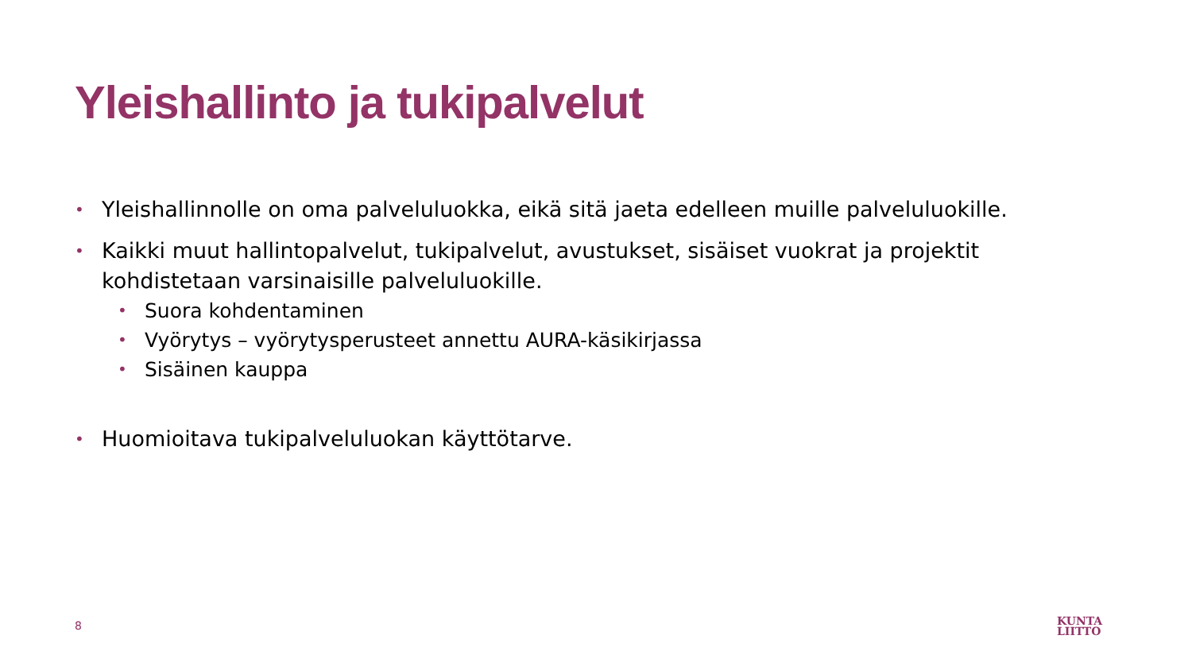Yleishallinto ja tukipalvelut
• Yleishallinnolle on oma palveluluokka, eikä sitä jaeta edelleen muille palveluluokille.
• Kaikki muut hallintopalvelut, tukipalvelut, avustukset, sisäiset vuokrat ja projektit kohdistetaan varsinaisille palveluluokille.
• Suora kohdentaminen
• Vyörytys – vyörytysperusteet annettu AURA-käsikirjassa
• Sisäinen kauppa
• Huomioitava tukipalveluluokan käyttötarve.
8
KUNTA
LIITTO